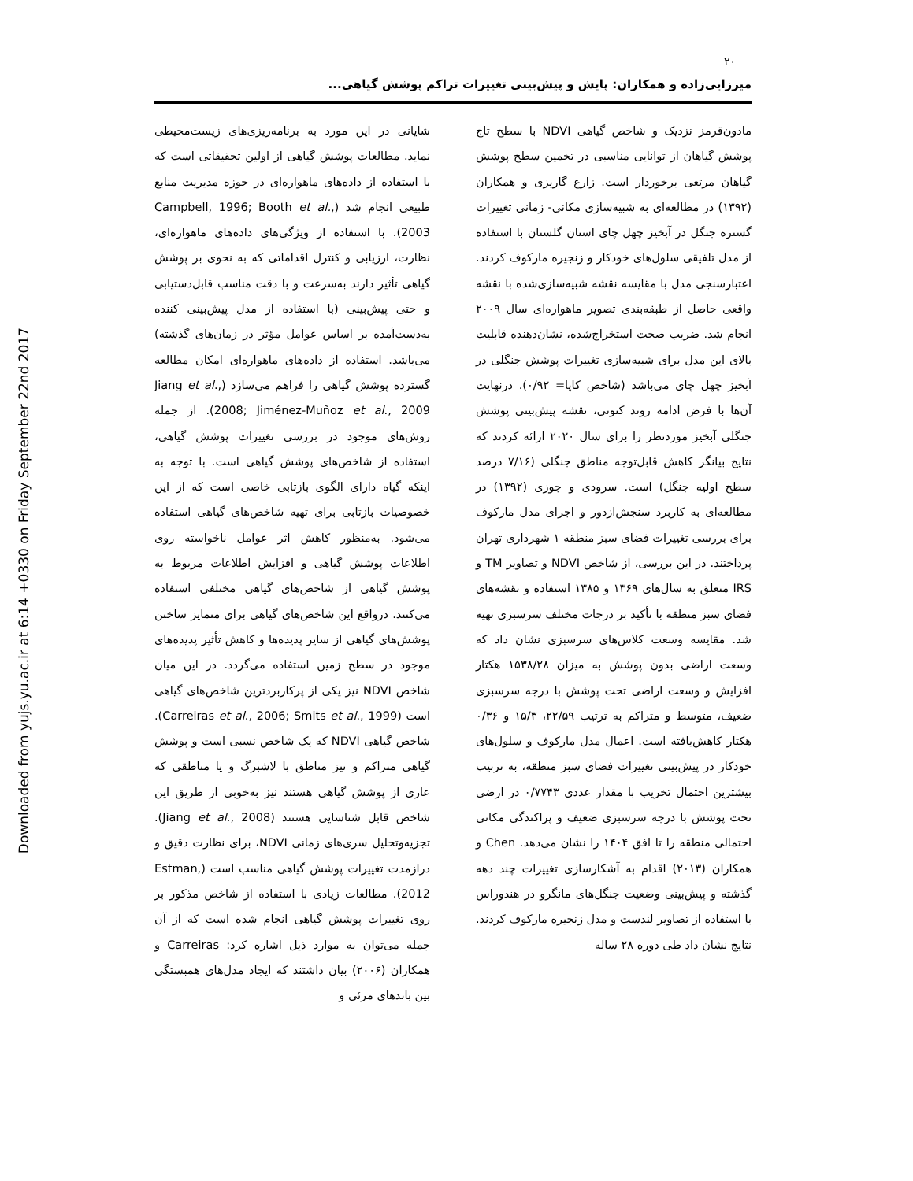Downloaded from yujs.yu.ac.ir at 6:14 +0330 on Friday September 22nd 2017
۲۰
میرزایی‌زاده و همکاران: پایش و پیش‌بینی تغییرات تراکم پوشش گیاهی...
شایانی در این مورد به برنامه‌ریزی‌های زیست‌محیطی نماید. مطالعات پوشش گیاهی از اولین تحقیقاتی است که با استفاده از داده‌های ماهواره‌ای در حوزه مدیریت منابع طبیعی انجام شد (Campbell, 1996; Booth et al., 2003). با استفاده از ویژگی‌های داده‌های ماهواره‌ای، نظارت، ارزیابی و کنترل اقداماتی که به نحوی بر پوشش گیاهی تأثیر دارند به‌سرعت و با دقت مناسب قابل‌دستیابی و حتی پیش‌بینی (با استفاده از مدل پیش‌بینی کننده به‌دست‌آمده بر اساس عوامل مؤثر در زمان‌های گذشته) می‌باشد. استفاده از داده‌های ماهواره‌ای امکان مطالعه گسترده پوشش گیاهی را فراهم می‌سازد (Jiang et al., 2008; Jiménez-Muñoz et al., 2009). از جمله روش‌های موجود در بررسی تغییرات پوشش گیاهی، استفاده از شاخص‌های پوشش گیاهی است. با توجه به اینکه گیاه دارای الگوی بازتابی خاصی است که از این خصوصیات بازتابی برای تهیه شاخص‌های گیاهی استفاده می‌شود. به‌منظور کاهش اثر عوامل ناخواسته روی اطلاعات پوشش گیاهی و افزایش اطلاعات مربوط به پوشش گیاهی از شاخص‌های گیاهی مختلفی استفاده می‌کنند. درواقع این شاخص‌های گیاهی برای متمایز ساختن پوشش‌های گیاهی از سایر پدیده‌ها و کاهش تأثیر پدیده‌های موجود در سطح زمین استفاده می‌گردد. در این میان شاخص NDVI نیز یکی از پرکاربردترین شاخص‌های گیاهی است (Carreiras et al., 2006; Smits et al., 1999). شاخص گیاهی NDVI که یک شاخص نسبی است و پوشش گیاهی متراکم و نیز مناطق با لاشبرگ و یا مناطقی که عاری از پوشش گیاهی هستند نیز به‌خوبی از طریق این شاخص قابل شناسایی هستند (Jiang et al., 2008). تجزیه‌وتحلیل سری‌های زمانی NDVI، برای نظارت دقیق و درازمدت تغییرات پوشش گیاهی مناسب است (Estman, 2012). مطالعات زیادی با استفاده از شاخص مذکور بر روی تغییرات پوشش گیاهی انجام شده است که از آن جمله می‌توان به موارد ذیل اشاره کرد: Carreiras و همکاران (۲۰۰۶) بیان داشتند که ایجاد مدل‌های همبستگی بین باندهای مرئی و
مادون‌قرمز نزدیک و شاخص گیاهی NDVI با سطح تاج پوشش گیاهان از توانایی مناسبی در تخمین سطح پوشش گیاهان مرتعی برخوردار است. زارع گاریزی و همکاران (۱۳۹۲) در مطالعه‌ای به شبیه‌سازی مکانی- زمانی تغییرات گستره جنگل در آبخیز چهل چای استان گلستان با استفاده از مدل تلفیقی سلول‌های خودکار و زنجیره مارکوف کردند. اعتبارسنجی مدل با مقایسه نقشه شبیه‌سازی‌شده با نقشه واقعی حاصل از طبقه‌بندی تصویر ماهواره‌ای سال ۲۰۰۹ انجام شد. ضریب صحت استخراج‌شده، نشان‌دهنده قابلیت بالای این مدل برای شبیه‌سازی تغییرات پوشش جنگلی در آبخیز چهل چای می‌باشد (شاخص کاپا= ۰/۹۲). درنهایت آن‌ها با فرض ادامه روند کنونی، نقشه پیش‌بینی پوشش جنگلی آبخیز موردنظر را برای سال ۲۰۲۰ ارائه کردند که نتایج بیانگر کاهش قابل‌توجه مناطق جنگلی (۷/۱۶ درصد سطح اولیه جنگل) است. سرودی و جوزی (۱۳۹۲) در مطالعه‌ای به کاربرد سنجش‌ازدور و اجرای مدل مارکوف برای بررسی تغییرات فضای سبز منطقه ۱ شهرداری تهران پرداختند. در این بررسی، از شاخص NDVI و تصاویر TM و IRS متعلق به سال‌های ۱۳۶۹ و ۱۳۸۵ استفاده و نقشه‌های فضای سبز منطقه با تأکید بر درجات مختلف سرسبزی تهیه شد. مقایسه وسعت کلاس‌های سرسبزی نشان داد که وسعت اراضی بدون پوشش به میزان ۱۵۳۸/۲۸ هکتار افزایش و وسعت اراضی تحت پوشش با درجه سرسبزی ضعیف، متوسط و متراکم به ترتیب ۲۲/۵۹، ۱۵/۳ و ۰/۳۶ هکتار کاهش‌یافته است. اعمال مدل مارکوف و سلول‌های خودکار در پیش‌بینی تغییرات فضای سبز منطقه، به ترتیب بیشترین احتمال تخریب با مقدار عددی ۰/۷۷۴۳ در ارضی تحت پوشش با درجه سرسبزی ضعیف و پراکندگی مکانی احتمالی منطقه را تا افق ۱۴۰۴ را نشان می‌دهد. Chen و همکاران (۲۰۱۳) اقدام به آشکارسازی تغییرات چند دهه گذشته و پیش‌بینی وضعیت جنگل‌های مانگرو در هندوراس با استفاده از تصاویر لندست و مدل زنجیره مارکوف کردند. نتایج نشان داد طی دوره ۲۸ ساله